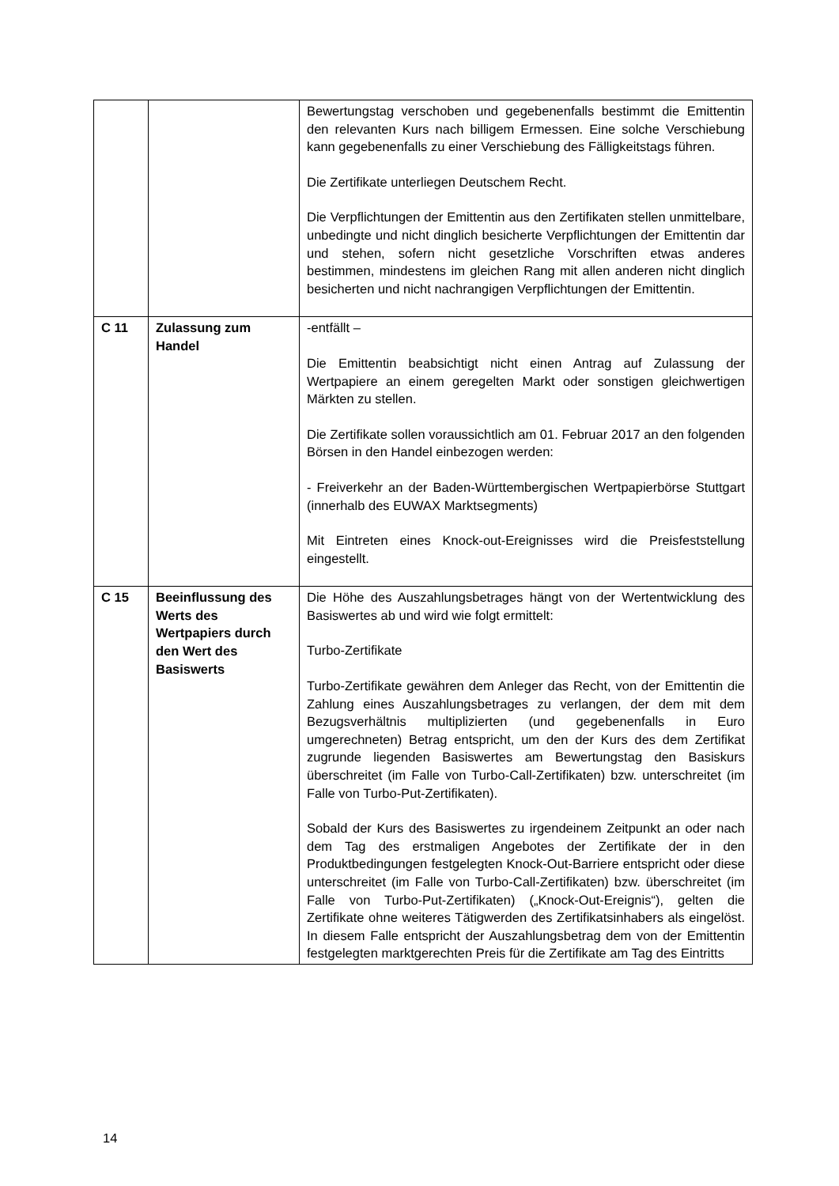| | | Bewertungstag verschoben und gegebenenfalls bestimmt die Emittentin den relevanten Kurs nach billigem Ermessen. Eine solche Verschiebung kann gegebenenfalls zu einer Verschiebung des Fälligkeitstags führen. Die Zertifikate unterliegen Deutschem Recht. Die Verpflichtungen der Emittentin aus den Zertifikaten stellen unmittelbare, unbedingte und nicht dinglich besicherte Verpflichtungen der Emittentin dar und stehen, sofern nicht gesetzliche Vorschriften etwas anderes bestimmen, mindestens im gleichen Rang mit allen anderen nicht dinglich besicherten und nicht nachrangigen Verpflichtungen der Emittentin. |
| C 11 | Zulassung zum Handel | -entfällt – Die Emittentin beabsichtigt nicht einen Antrag auf Zulassung der Wertpapiere an einem geregelten Markt oder sonstigen gleichwertigen Märkten zu stellen. Die Zertifikate sollen voraussichtlich am 01. Februar 2017 an den folgenden Börsen in den Handel einbezogen werden: - Freiverkehr an der Baden-Württembergischen Wertpapierbörse Stuttgart (innerhalb des EUWAX Marktsegments) Mit Eintreten eines Knock-out-Ereignisses wird die Preisfeststellung eingestellt. |
| C 15 | Beeinflussung des Werts des Wertpapiers durch den Wert des Basiswerts | Die Höhe des Auszahlungsbetrages hängt von der Wertentwicklung des Basiswertes ab und wird wie folgt ermittelt: Turbo-Zertifikate Turbo-Zertifikate gewähren dem Anleger das Recht, von der Emittentin die Zahlung eines Auszahlungsbetrages zu verlangen, der dem mit dem Bezugsverhältnis multiplizierten (und gegebenenfalls in Euro umgerechneten) Betrag entspricht, um den der Kurs des dem Zertifikat zugrunde liegenden Basiswertes am Bewertungstag den Basiskurs überschreitet (im Falle von Turbo-Call-Zertifikaten) bzw. unterschreitet (im Falle von Turbo-Put-Zertifikaten). Sobald der Kurs des Basiswertes zu irgendeinem Zeitpunkt an oder nach dem Tag des erstmaligen Angebotes der Zertifikate der in den Produktbedingungen festgelegten Knock-Out-Barriere entspricht oder diese unterschreitet (im Falle von Turbo-Call-Zertifikaten) bzw. überschreitet (im Falle von Turbo-Put-Zertifikaten) („Knock-Out-Ereignis“), gelten die Zertifikate ohne weiteres Tätigwerden des Zertifikatsinhabers als eingelöst. In diesem Falle entspricht der Auszahlungsbetrag dem von der Emittentin festgelegten marktgerechten Preis für die Zertifikate am Tag des Eintritts |
14